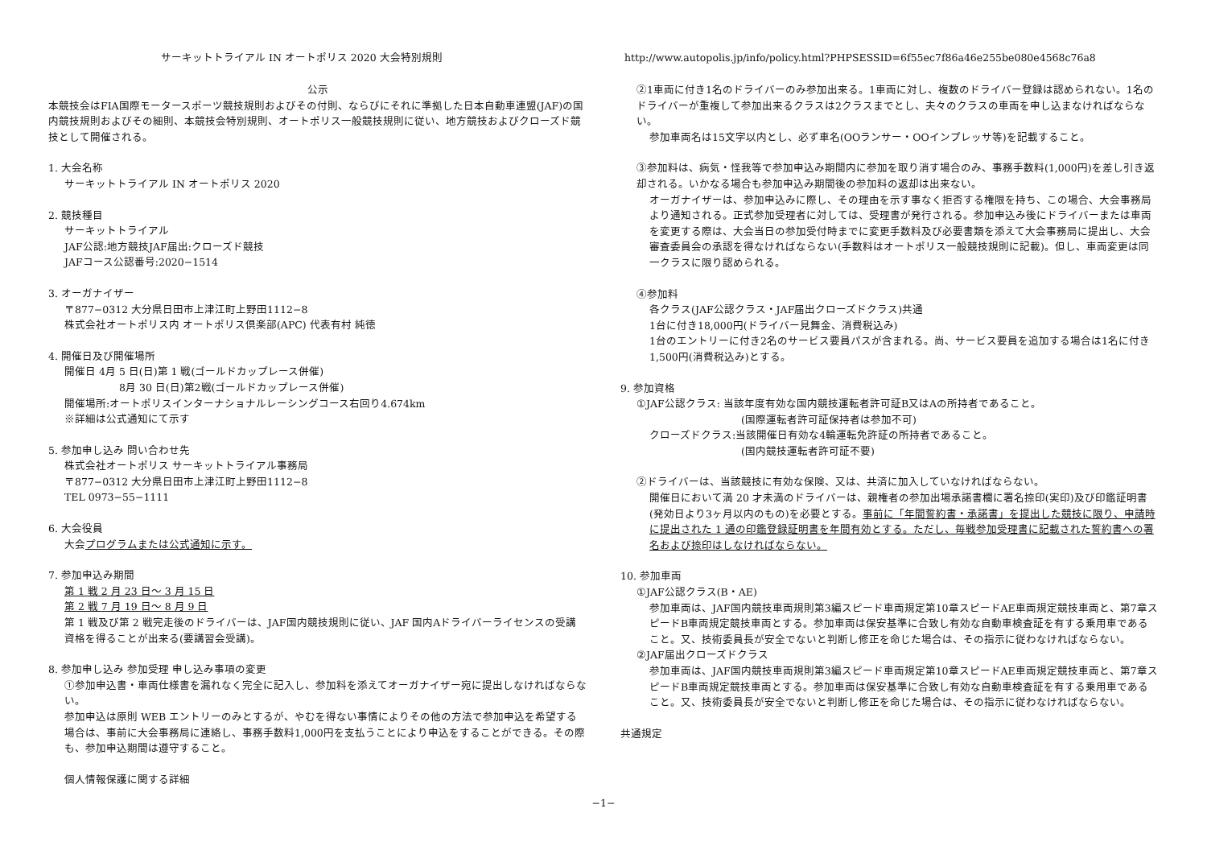サーキットトライアル IN オートポリス 2020 大会特別規則
公示
本競技会はFIA国際モータースポーツ競技規則およびその付則、ならびにそれに準拠した日本自動車連盟(JAF)の国内競技規則およびその細則、本競技会特別規則、オートポリス一般競技規則に従い、地方競技およびクローズド競技として開催される。
1. 大会名称
サーキットトライアル IN オートポリス 2020
2. 競技種目
サーキットトライアル
JAF公認:地方競技JAF届出:クローズド競技
JAFコース公認番号:2020−1514
3. オーガナイザー
〒877−0312 大分県日田市上津江町上野田1112−8
株式会社オートポリス内 オートポリス倶楽部(APC) 代表有村 純徳
4. 開催日及び開催場所
開催日 4月 5 日(日)第 1 戦(ゴールドカップレース併催)
8月 30 日(日)第2戦(ゴールドカップレース併催)
開催場所:オートポリスインターナショナルレーシングコース右回り4.674km
※詳細は公式通知にて示す
5. 参加申し込み 問い合わせ先
株式会社オートポリス サーキットトライアル事務局
〒877−0312 大分県日田市上津江町上野田1112−8
TEL 0973−55−1111
6. 大会役員
大会プログラムまたは公式通知に示す。
7. 参加申込み期間
第 1 戦 2 月 23 日〜 3 月 15 日
第 2 戦 7 月 19 日〜 8 月 9 日
第 1 戦及び第 2 戦完走後のドライバーは、JAF国内競技規則に従い、JAF 国内Aドライバーライセンスの受講資格を得ることが出来る(要講習会受講)。
8. 参加申し込み 参加受理 申し込み事項の変更
①参加申込書・車両仕様書を漏れなく完全に記入し、参加料を添えてオーガナイザー宛に提出しなければならない。
参加申込は原則 WEB エントリーのみとするが、やむを得ない事情によりその他の方法で参加申込を希望する場合は、事前に大会事務局に連絡し、事務手数料1,000円を支払うことにより申込をすることができる。その際も、参加申込期間は遵守すること。
個人情報保護に関する詳細
http://www.autopolis.jp/info/policy.html?PHPSESSID=6f55ec7f86a46e255be080e4568c76a8
②1車両に付き1名のドライバーのみ参加出来る。1車両に対し、複数のドライバー登録は認められない。1名のドライバーが重複して参加出来るクラスは2クラスまでとし、夫々のクラスの車両を申し込まなければならない。
参加車両名は15文字以内とし、必ず車名(OOランサー・OOインプレッサ等)を記載すること。
③参加料は、病気・怪我等で参加申込み期間内に参加を取り消す場合のみ、事務手数料(1,000円)を差し引き返却される。いかなる場合も参加申込み期間後の参加料の返却は出来ない。
オーガナイザーは、参加申込みに際し、その理由を示す事なく拒否する権限を持ち、この場合、大会事務局より通知される。正式参加受理者に対しては、受理書が発行される。参加申込み後にドライバーまたは車両を変更する際は、大会当日の参加受付時までに変更手数料及び必要書類を添えて大会事務局に提出し、大会審査委員会の承認を得なければならない(手数料はオートポリス一般競技規則に記載)。但し、車両変更は同一クラスに限り認められる。
④参加料
各クラス(JAF公認クラス・JAF届出クローズドクラス)共通
1台に付き18,000円(ドライバー見舞金、消費税込み)
1台のエントリーに付き2名のサービス要員パスが含まれる。尚、サービス要員を追加する場合は1名に付き1,500円(消費税込み)とする。
9. 参加資格
①JAF公認クラス: 当該年度有効な国内競技運転者許可証B又はAの所持者であること。
(国際運転者許可証保持者は参加不可)
クローズドクラス:当該開催日有効な4輪運転免許証の所持者であること。
(国内競技運転者許可証不要)
②ドライバーは、当該競技に有効な保険、又は、共済に加入していなければならない。
開催日において満 20 才未満のドライバーは、親権者の参加出場承諾書欄に署名捺印(実印)及び印鑑証明書(発効日より3ヶ月以内のもの)を必要とする。事前に「年間誓約書・承諾書」を提出した競技に限り、申請時に提出された 1 通の印鑑登録証明書を年間有効とする。ただし、毎戦参加受理書に記載された誓約書への署名および捺印はしなければならない。
10. 参加車両
①JAF公認クラス(B・AE)
参加車両は、JAF国内競技車両規則第3編スピード車両規定第10章スピードAE車両規定競技車両と、第7章スピードB車両規定競技車両とする。参加車両は保安基準に合致し有効な自動車検査証を有する乗用車であること。又、技術委員長が安全でないと判断し修正を命じた場合は、その指示に従わなければならない。
②JAF届出クローズドクラス
参加車両は、JAF国内競技車両規則第3編スピード車両規定第10章スピードAE車両規定競技車両と、第7章スピードB車両規定競技車両とする。参加車両は保安基準に合致し有効な自動車検査証を有する乗用車であること。又、技術委員長が安全でないと判断し修正を命じた場合は、その指示に従わなければならない。
共通規定
−1−